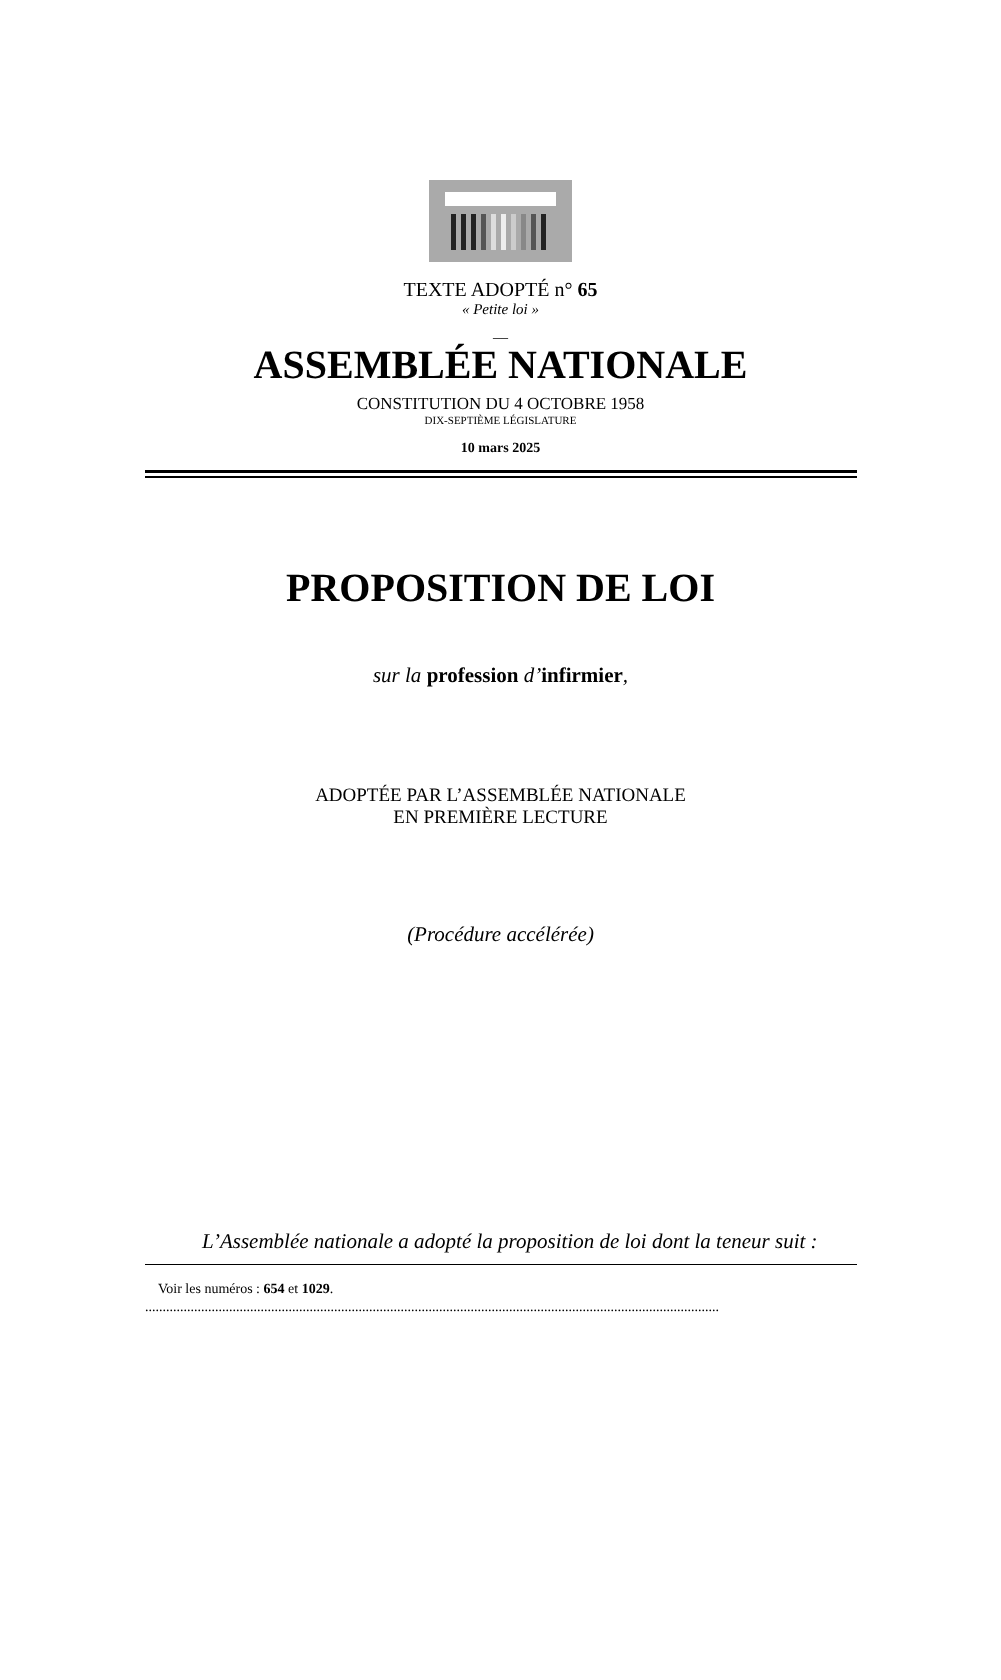TEXTE ADOPTÉ n° 65
« Petite loi »
__
ASSEMBLÉE NATIONALE
CONSTITUTION DU 4 OCTOBRE 1958
DIX-SEPTIÈME LÉGISLATURE
10 mars 2025
PROPOSITION DE LOI
sur la profession d’infirmier,
ADOPTÉE PAR L’ASSEMBLÉE NATIONALE
EN PREMIÈRE LECTURE
(Procédure accélérée)
L’Assemblée nationale a adopté la proposition de loi dont la teneur suit :
Voir les numéros : 654 et 1029.
....................................................................................................................................................................